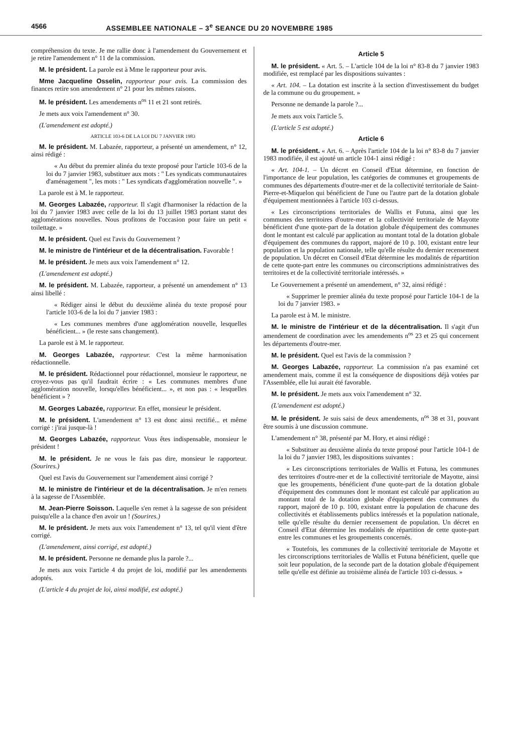4566 ASSEMBLEE NATIONALE – 3<sup>e</sup> SEANCE DU 20 NOVEMBRE 1985
compréhension du texte. Je me rallie donc à l'amendement du Gouvernement et je retire l'amendement n° 11 de la commission.
M. le président. La parole est à Mme le rapporteur pour avis.
Mme Jacqueline Osselin, rapporteur pour avis. La commission des finances retire son amendement n° 21 pour les mêmes raisons.
M. le président. Les amendements n<sup>os</sup> 11 et 21 sont retirés.
Je mets aux voix l'amendement n° 30.
(L'amendement est adopté.)
ARTICLE 103-6 DE LA LOI DU 7 JANVIER 1983
M. le président. M. Labazée, rapporteur, a présenté un amendement, n° 12, ainsi rédigé :
« Au début du premier alinéa du texte proposé pour l'article 103-6 de la loi du 7 janvier 1983, substituer aux mots : " Les syndicats communautaires d'aménagement ", les mots : " Les syndicats d'agglomération nouvelle ". »
La parole est à M. le rapporteur.
M. Georges Labazée, rapporteur. Il s'agit d'harmoniser la rédaction de la loi du 7 janvier 1983 avec celle de la loi du 13 juillet 1983 portant statut des agglomérations nouvelles. Nous profitons de l'occasion pour faire un petit « toilettage. »
M. le président. Quel est l'avis du Gouvernement ?
M. le ministre de l'intérieur et de la décentralisation. Favorable !
M. le président. Je mets aux voix l'amendement n° 12.
(L'amendement est adopté.)
M. le président. M. Labazée, rapporteur, a présenté un amendement n° 13 ainsi libellé :
« Rédiger ainsi le début du deuxième alinéa du texte proposé pour l'article 103-6 de la loi du 7 janvier 1983 :
« Les communes membres d'une agglomération nouvelle, lesquelles bénéficient... » (le reste sans changement).
La parole est à M. le rapporteur.
M. Georges Labazée, rapporteur. C'est la même harmonisation rédactionnelle.
M. le président. Rédactionnel pour rédactionnel, monsieur le rapporteur, ne croyez-vous pas qu'il faudrait écrire : « Les communes membres d'une agglomération nouvelle, lorsqu'elles bénéficient... », et non pas : « lesquelles bénéficient » ?
M. Georges Labazée, rapporteur. En effet, monsieur le président.
M. le président. L'amendement n° 13 est donc ainsi rectifié... et même corrigé : j'irai jusque-là !
M. Georges Labazée, rapporteur. Vous êtes indispensable, monsieur le président !
M. le président. Je ne vous le fais pas dire, monsieur le rapporteur. (Sourires.)
Quel est l'avis du Gouvernement sur l'amendement ainsi corrigé ?
M. le ministre de l'intérieur et de la décentralisation. Je m'en remets à la sagesse de l'Assemblée.
M. Jean-Pierre Soisson. Laquelle s'en remet à la sagesse de son président puisqu'elle a la chance d'en avoir un ! (Sourires.)
M. le président. Je mets aux voix l'amendement n° 13, tel qu'il vient d'être corrigé.
(L'amendement, ainsi corrigé, est adopté.)
M. le président. Personne ne demande plus la parole ?...
Je mets aux voix l'article 4 du projet de loi, modifié par les amendements adoptés.
(L'article 4 du projet de loi, ainsi modifié, est adopté.)
Article 5
M. le président. « Art. 5. – L'article 104 de la loi n° 83-8 du 7 janvier 1983 modifiée, est remplacé par les dispositions suivantes :
« Art. 104. – La dotation est inscrite à la section d'investissement du budget de la commune ou du groupement. »
Personne ne demande la parole ?...
Je mets aux voix l'article 5.
(L'article 5 est adopté.)
Article 6
M. le président. « Art. 6. – Après l'article 104 de la loi n° 83-8 du 7 janvier 1983 modifiée, il est ajouté un article 104-1 ainsi rédigé :
« Art. 104-1. – Un décret en Conseil d'Etat détermine, en fonction de l'importance de leur population, les catégories de communes et groupements de communes des départements d'outre-mer et de la collectivité territoriale de Saint-Pierre-et-Miquelon qui bénéficient de l'une ou l'autre part de la dotation globale d'équipement mentionnées à l'article 103 ci-dessus.
« Les circonscriptions territoriales de Wallis et Futuna, ainsi que les communes des territoires d'outre-mer et la collectivité territoriale de Mayotte bénéficient d'une quote-part de la dotation globale d'équipement des communes dont le montant est calculé par application au montant total de la dotation globale d'équipement des communes du rapport, majoré de 10 p. 100, existant entre leur population et la population nationale, telle qu'elle résulte du dernier recensement de population. Un décret en Conseil d'Etat détermine les modalités de répartition de cette quote-part entre les communes ou circonscriptions admninistratives des territoires et de la collectivité territoriale intéressés. »
Le Gouvernement a présenté un amendement, n° 32, ainsi rédigé :
« Supprimer le premier alinéa du texte proposé pour l'article 104-1 de la loi du 7 janvier 1983. »
La parole est à M. le ministre.
M. le ministre de l'intérieur et de la décentralisation. Il s'agit d'un amendement de coordination avec les amendements n<sup>os</sup> 23 et 25 qui concernent les départements d'outre-mer.
M. le président. Quel est l'avis de la commission ?
M. Georges Labazée, rapporteur. La commission n'a pas examiné cet amendement mais, comme il est la conséquence de dispositions déjà votées par l'Assemblée, elle lui aurait été favorable.
M. le président. Je mets aux voix l'amendement n° 32.
(L'amendement est adopté.)
M. le président. Je suis saisi de deux amendements, n<sup>os</sup> 38 et 31, pouvant être soumis à une discussion commune.
L'amendement n° 38, présenté par M. Hory, et ainsi rédigé :
« Substituer au deuxième alinéa du texte proposé pour l'article 104-1 de la loi du 7 janvier 1983, les dispositions suivantes :
« Les circonscriptions territoriales de Wallis et Futuna, les communes des territoires d'outre-mer et de la collectivité territoriale de Mayotte, ainsi que les groupements, bénéficient d'une quote-part de la dotation globale d'équipement des communes dont le montant est calculé par application au montant total de la dotation globale d'équipement des communes du rapport, majoré de 10 p. 100, existant entre la population de chacune des collectivités et établissements publics intéressés et la population nationale, telle qu'elle résulte du dernier recensement de population. Un décret en Conseil d'Etat détermine les modalités de répartition de cette quote-part entre les communes et les groupements concernés.
« Toutefois, les communes de la collectivité territoriale de Mayotte et les circonscriptions territoriales de Wallis et Futuna bénéficient, quelle que soit leur population, de la seconde part de la dotation globale d'équipement telle qu'elle est définie au troisième alinéa de l'article 103 ci-dessus. »